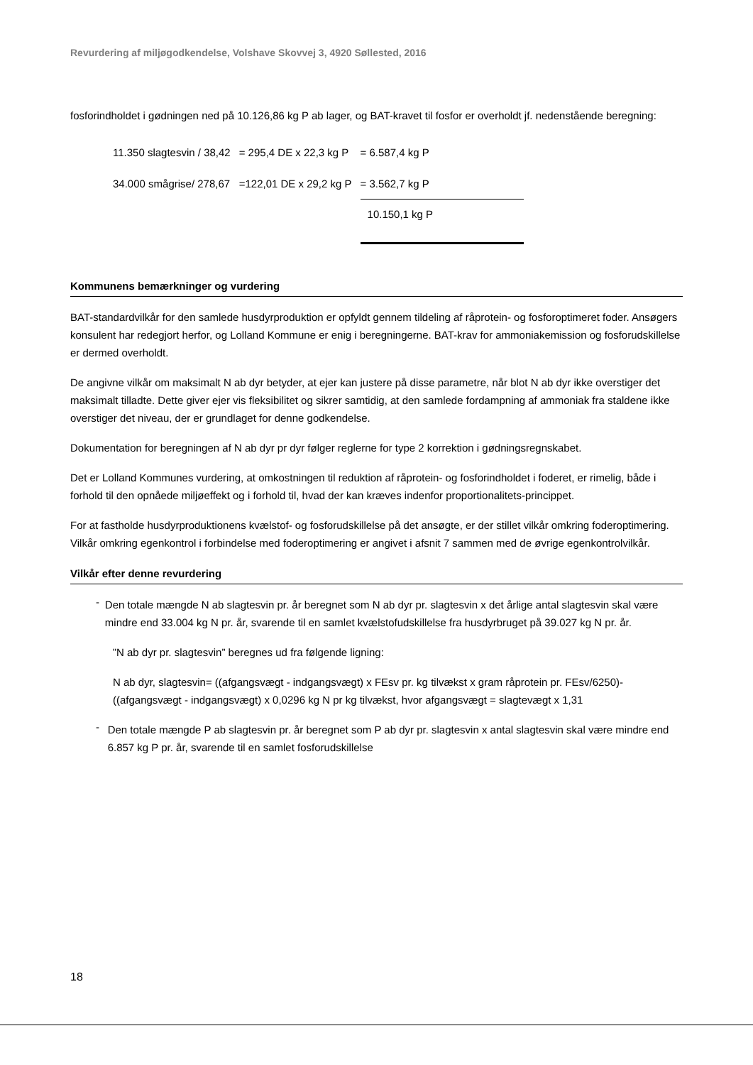Revurdering af miljøgodkendelse, Volshave Skovvej 3, 4920 Søllested, 2016
fosforindholdet i gødningen ned på 10.126,86 kg P ab lager, og BAT-kravet til fosfor er overholdt jf. nedenstående beregning:
| 11.350 slagtesvin / 38,42 | = 295,4 DE x 22,3 kg P | = 6.587,4 kg P |
| 34.000 smågrise/ 278,67 | =122,01 DE x 29,2 kg P | = 3.562,7 kg P |
| | | 10.150,1 kg P |
Kommunens bemærkninger og vurdering
BAT-standardvilkår for den samlede husdyrproduktion er opfyldt gennem tildeling af råprotein- og fosforoptimeret foder. Ansøgers konsulent har redegjort herfor, og Lolland Kommune er enig i beregningerne. BAT-krav for ammoniakemission og fosforudskillelse er dermed overholdt.
De angivne vilkår om maksimalt N ab dyr betyder, at ejer kan justere på disse parametre, når blot N ab dyr ikke overstiger det maksimalt tilladte. Dette giver ejer vis fleksibilitet og sikrer samtidig, at den samlede fordampning af ammoniak fra staldene ikke overstiger det niveau, der er grundlaget for denne godkendelse.
Dokumentation for beregningen af N ab dyr pr dyr følger reglerne for type 2 korrektion i gødningsregnskabet.
Det er Lolland Kommunes vurdering, at omkostningen til reduktion af råprotein- og fosforindholdet i foderet, er rimelig, både i forhold til den opnåede miljøeffekt og i forhold til, hvad der kan kræves indenfor proportionalitets-princippet.
For at fastholde husdyrproduktionens kvælstof- og fosforudskillelse på det ansøgte, er der stillet vilkår omkring foderoptimering. Vilkår omkring egenkontrol i forbindelse med foderoptimering er angivet i afsnit 7 sammen med de øvrige egenkontrolvilkår.
Vilkår efter denne revurdering
-
Den totale mængde N ab slagtesvin pr. år beregnet som N ab dyr pr. slagtesvin x det årlige antal slagtesvin skal være mindre end 33.004 kg N pr. år, svarende til en samlet kvælstofudskillelse fra husdyrbruget på 39.027 kg N pr. år.
”N ab dyr pr. slagtesvin” beregnes ud fra følgende ligning:
N ab dyr, slagtesvin= ((afgangsvægt - indgangsvægt) x FEsv pr. kg tilvækst x gram råprotein pr. FEsv/6250)-((afgangsvægt - indgangsvægt) x 0,0296 kg N pr kg tilvækst, hvor afgangsvægt = slagtevægt x 1,31
-
Den totale mængde P ab slagtesvin pr. år beregnet som P ab dyr pr. slagtesvin x antal slagtesvin skal være mindre end 6.857 kg P pr. år, svarende til en samlet fosforudskillelse
18